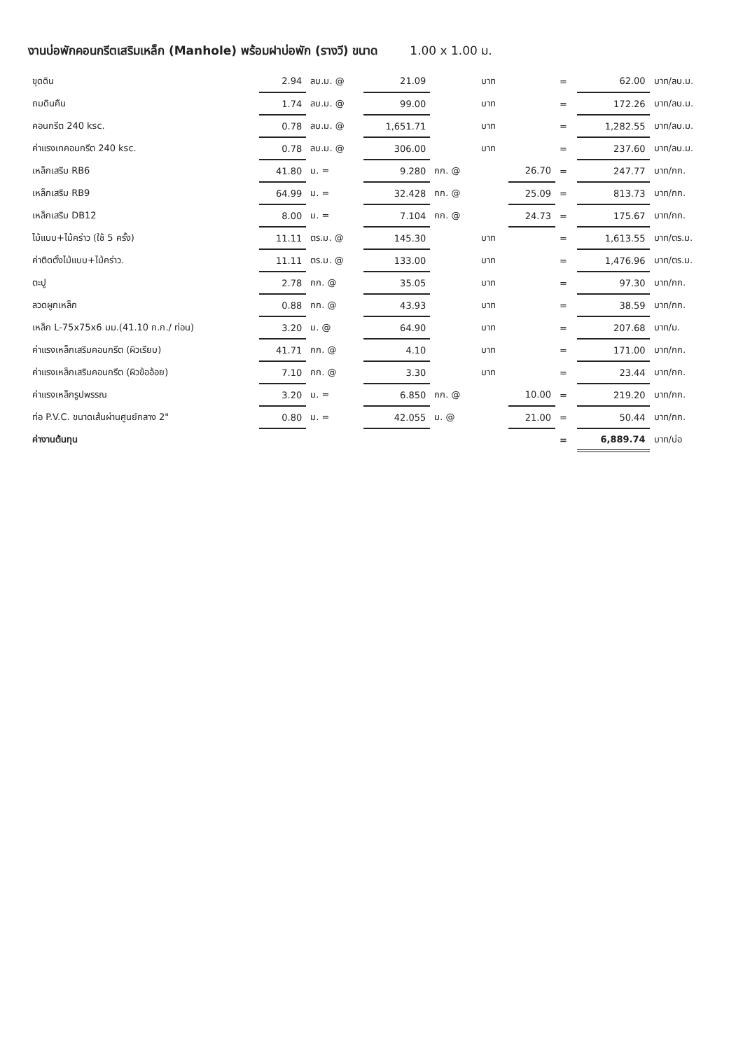งานบ่อพักคอนกรีตเสริมเหล็ก (Manhole) พร้อมฝาบ่อพัก (รางวี) ขนาด 1.00 x 1.00 ม.
| ขุดดิน | 2.94 | ลบ.ม. @ | 21.09 | | บาท | | = | 62.00 | บาท/ลบ.ม. |
| ถมดินคืน | 1.74 | ลบ.ม. @ | 99.00 | | บาท | | = | 172.26 | บาท/ลบ.ม. |
| คอนกรีต 240 ksc. | 0.78 | ลบ.ม. @ | 1,651.71 | | บาท | | = | 1,282.55 | บาท/ลบ.ม. |
| ค่าแรงเทคอนกรีต 240 ksc. | 0.78 | ลบ.ม. @ | 306.00 | | บาท | | = | 237.60 | บาท/ลบ.ม. |
| เหล็กเสริม RB6 | 41.80 | ม. = | 9.280 | กก. @ | | 26.70 | = | 247.77 | บาท/กก. |
| เหล็กเสริม RB9 | 64.99 | ม. = | 32.428 | กก. @ | | 25.09 | = | 813.73 | บาท/กก. |
| เหล็กเสริม DB12 | 8.00 | ม. = | 7.104 | กก. @ | | 24.73 | = | 175.67 | บาท/กก. |
| ไม้แบบ+ไม้คร่าว (ใช้ 5 ครั้ง) | 11.11 | ตร.ม. @ | 145.30 | | บาท | | = | 1,613.55 | บาท/ตร.ม. |
| ค่าติดตั้งไม้แบบ+ไม้คร่าว. | 11.11 | ตร.ม. @ | 133.00 | | บาท | | = | 1,476.96 | บาท/ตร.ม. |
| ตะปู | 2.78 | กก. @ | 35.05 | | บาท | | = | 97.30 | บาท/กก. |
| ลวดผูกเหล็ก | 0.88 | กก. @ | 43.93 | | บาท | | = | 38.59 | บาท/กก. |
| เหล็ก L-75x75x6 มม.(41.10 ก.ก./ ท่อน) | 3.20 | ม. @ | 64.90 | | บาท | | = | 207.68 | บาท/ม. |
| ค่าแรงเหล็กเสริมคอนกรีต (ผิวเรียบ) | 41.71 | กก. @ | 4.10 | | บาท | | = | 171.00 | บาท/กก. |
| ค่าแรงเหล็กเสริมคอนกรีต (ผิวข้ออ้อย) | 7.10 | กก. @ | 3.30 | | บาท | | = | 23.44 | บาท/กก. |
| ค่าแรงเหล็กรูปพรรณ | 3.20 | ม. = | 6.850 | กก. @ | | 10.00 | = | 219.20 | บาท/กก. |
| ท่อ P.V.C. ขนาดเส้นผ่านศูนย์กลาง 2" | 0.80 | ม. = | 42.055 | ม. @ | | 21.00 | = | 50.44 | บาท/กก. |
| ค่างานต้นทุน | | | | | | | = | 6,889.74 | บาท/บ่อ |